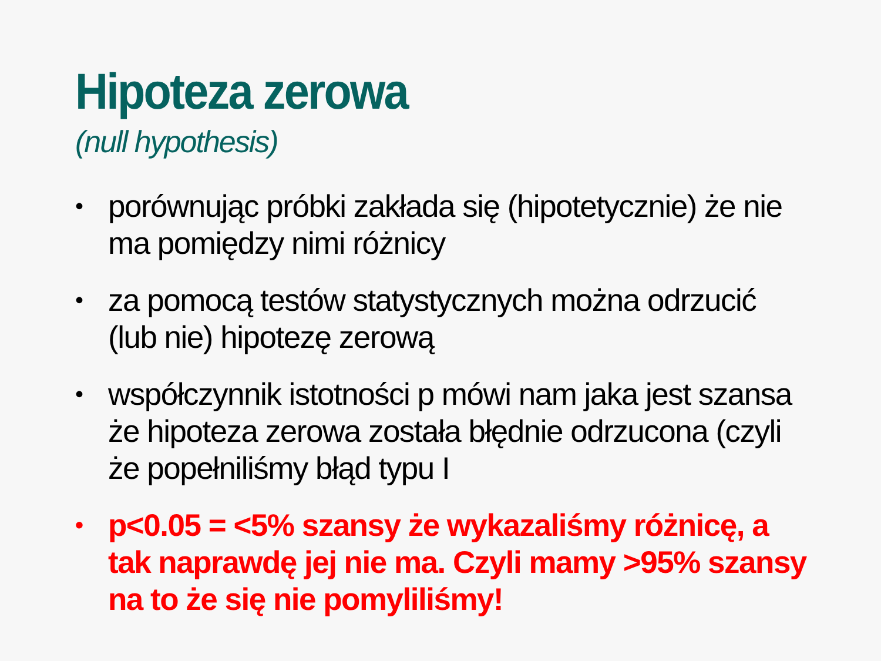Hipoteza zerowa
(null hypothesis)
• porównując próbki zakłada się (hipotetycznie) że nie ma pomiędzy nimi różnicy
• za pomocą testów statystycznych można odrzucić (lub nie) hipotezę zerową
• współczynnik istotności p mówi nam jaka jest szansa że hipoteza zerowa została błędnie odrzucona (czyli że popełniliśmy błąd typu I
• p<0.05 = <5% szansy że wykazaliśmy różnicę, a tak naprawdę jej nie ma. Czyli mamy >95% szansy na to że się nie pomyliliśmy!